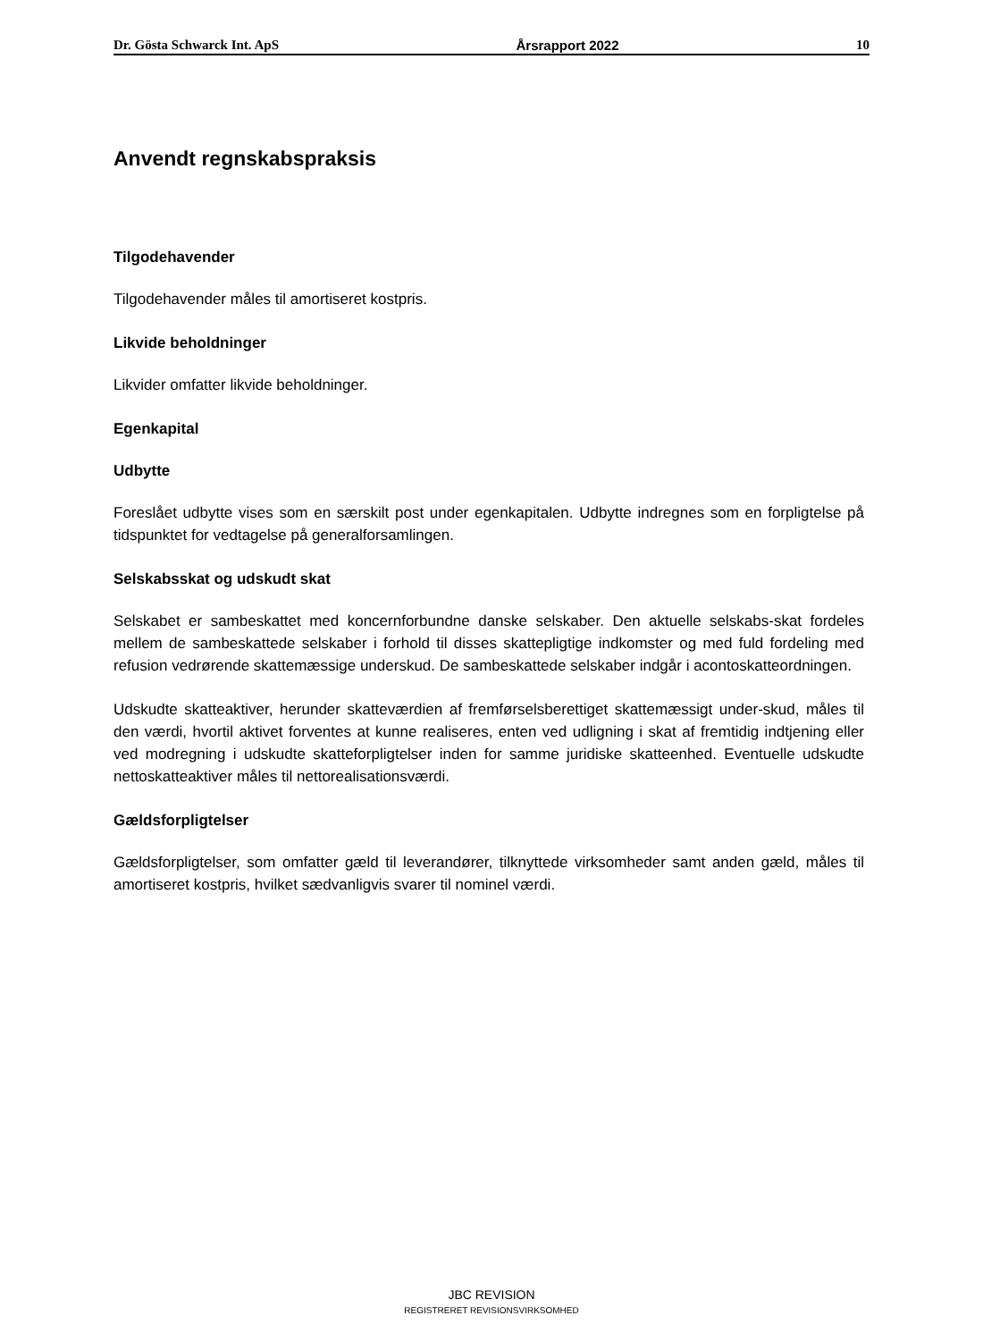Dr. Gösta Schwarck Int. ApS Årsrapport 2022 10
Anvendt regnskabspraksis
Tilgodehavender
Tilgodehavender måles til amortiseret kostpris.
Likvide beholdninger
Likvider omfatter likvide beholdninger.
Egenkapital
Udbytte
Foreslået udbytte vises som en særskilt post under egenkapitalen. Udbytte indregnes som en forpligtelse på tidspunktet for vedtagelse på generalforsamlingen.
Selskabsskat og udskudt skat
Selskabet er sambeskattet med koncernforbundne danske selskaber. Den aktuelle selskabs-skat fordeles mellem de sambeskattede selskaber i forhold til disses skattepligtige indkomster og med fuld fordeling med refusion vedrørende skattemæssige underskud. De sambeskattede selskaber indgår i acontoskatteordningen.
Udskudte skatteaktiver, herunder skatteværdien af fremførselsberettiget skattemæssigt under-skud, måles til den værdi, hvortil aktivet forventes at kunne realiseres, enten ved udligning i skat af fremtidig indtjening eller ved modregning i udskudte skatteforpligtelser inden for samme juridiske skatteenhed. Eventuelle udskudte nettoskatteaktiver måles til nettorealisationsværdi.
Gældsforpligtelser
Gældsforpligtelser, som omfatter gæld til leverandører, tilknyttede virksomheder samt anden gæld, måles til amortiseret kostpris, hvilket sædvanligvis svarer til nominel værdi.
JBC REVISION
REGISTRERET REVISIONSVIRKSOMHED